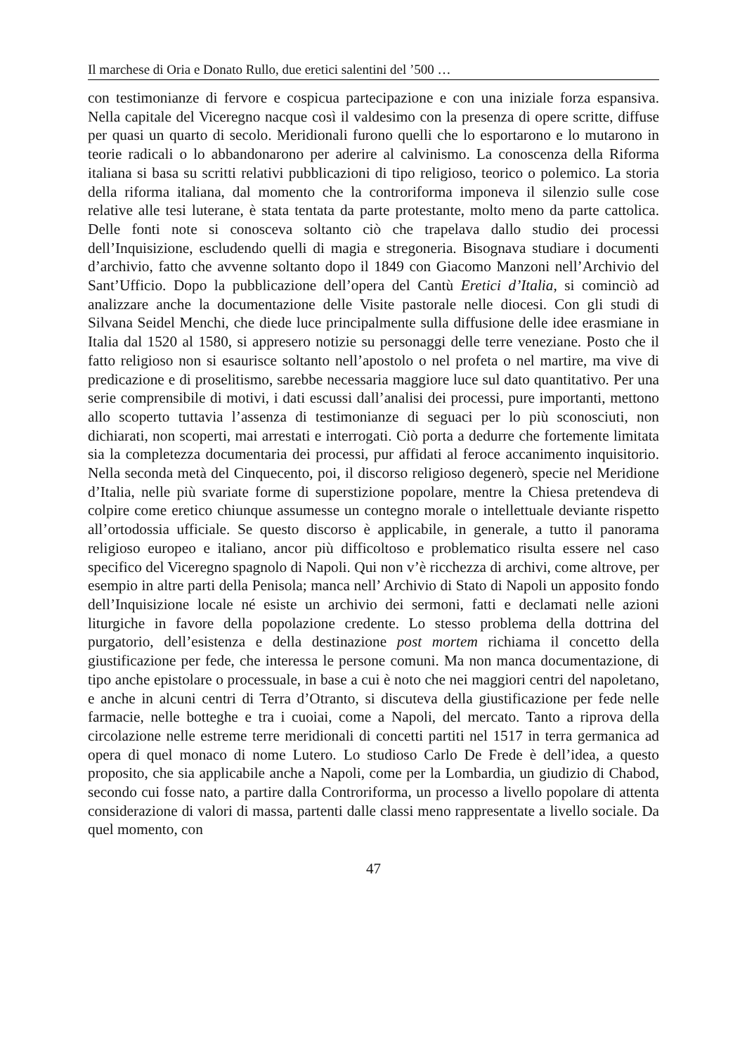Il marchese di Oria e Donato Rullo, due eretici salentini del ’500 …
con testimonianze di fervore e cospicua partecipazione e con una iniziale forza espansiva. Nella capitale del Viceregno nacque così il valdesimo con la presenza di opere scritte, diffuse per quasi un quarto di secolo. Meridionali furono quelli che lo esportarono e lo mutarono in teorie radicali o lo abbandonarono per aderire al calvinismo. La conoscenza della Riforma italiana si basa su scritti relativi pubblicazioni di tipo religioso, teorico o polemico. La storia della riforma italiana, dal momento che la controriforma imponeva il silenzio sulle cose relative alle tesi luterane, è stata tentata da parte protestante, molto meno da parte cattolica. Delle fonti note si conosceva soltanto ciò che trapelava dallo studio dei processi dell’Inquisizione, escludendo quelli di magia e stregoneria. Bisognava studiare i documenti d’archivio, fatto che avvenne soltanto dopo il 1849 con Giacomo Manzoni nell’Archivio del Sant’Ufficio. Dopo la pubblicazione dell’opera del Cantù Eretici d’Italia, si cominciò ad analizzare anche la documentazione delle Visite pastorale nelle diocesi. Con gli studi di Silvana Seidel Menchi, che diede luce principalmente sulla diffusione delle idee erasmiane in Italia dal 1520 al 1580, si appresero notizie su personaggi delle terre veneziane. Posto che il fatto religioso non si esaurisce soltanto nell’apostolo o nel profeta o nel martire, ma vive di predicazione e di proselitismo, sarebbe necessaria maggiore luce sul dato quantitativo. Per una serie comprensibile di motivi, i dati escussi dall’analisi dei processi, pure importanti, mettono allo scoperto tuttavia l’assenza di testimonianze di seguaci per lo più sconosciuti, non dichiarati, non scoperti, mai arrestati e interrogati. Ciò porta a dedurre che fortemente limitata sia la completezza documentaria dei processi, pur affidati al feroce accanimento inquisitorio. Nella seconda metà del Cinquecento, poi, il discorso religioso degenerò, specie nel Meridione d’Italia, nelle più svariate forme di superstizione popolare, mentre la Chiesa pretendeva di colpire come eretico chiunque assumesse un contegno morale o intellettuale deviante rispetto all’ortodossia ufficiale. Se questo discorso è applicabile, in generale, a tutto il panorama religioso europeo e italiano, ancor più difficoltoso e problematico risulta essere nel caso specifico del Viceregno spagnolo di Napoli. Qui non v’è ricchezza di archivi, come altrove, per esempio in altre parti della Penisola; manca nell’ Archivio di Stato di Napoli un apposito fondo dell’Inquisizione locale né esiste un archivio dei sermoni, fatti e declamati nelle azioni liturgiche in favore della popolazione credente. Lo stesso problema della dottrina del purgatorio, dell’esistenza e della destinazione post mortem richiama il concetto della giustificazione per fede, che interessa le persone comuni. Ma non manca documentazione, di tipo anche epistolare o processuale, in base a cui è noto che nei maggiori centri del napoletano, e anche in alcuni centri di Terra d’Otranto, si discuteva della giustificazione per fede nelle farmacie, nelle botteghe e tra i cuoiai, come a Napoli, del mercato. Tanto a riprova della circolazione nelle estreme terre meridionali di concetti partiti nel 1517 in terra germanica ad opera di quel monaco di nome Lutero. Lo studioso Carlo De Frede è dell’idea, a questo proposito, che sia applicabile anche a Napoli, come per la Lombardia, un giudizio di Chabod, secondo cui fosse nato, a partire dalla Controriforma, un processo a livello popolare di attenta considerazione di valori di massa, partenti dalle classi meno rappresentate a livello sociale. Da quel momento, con
47